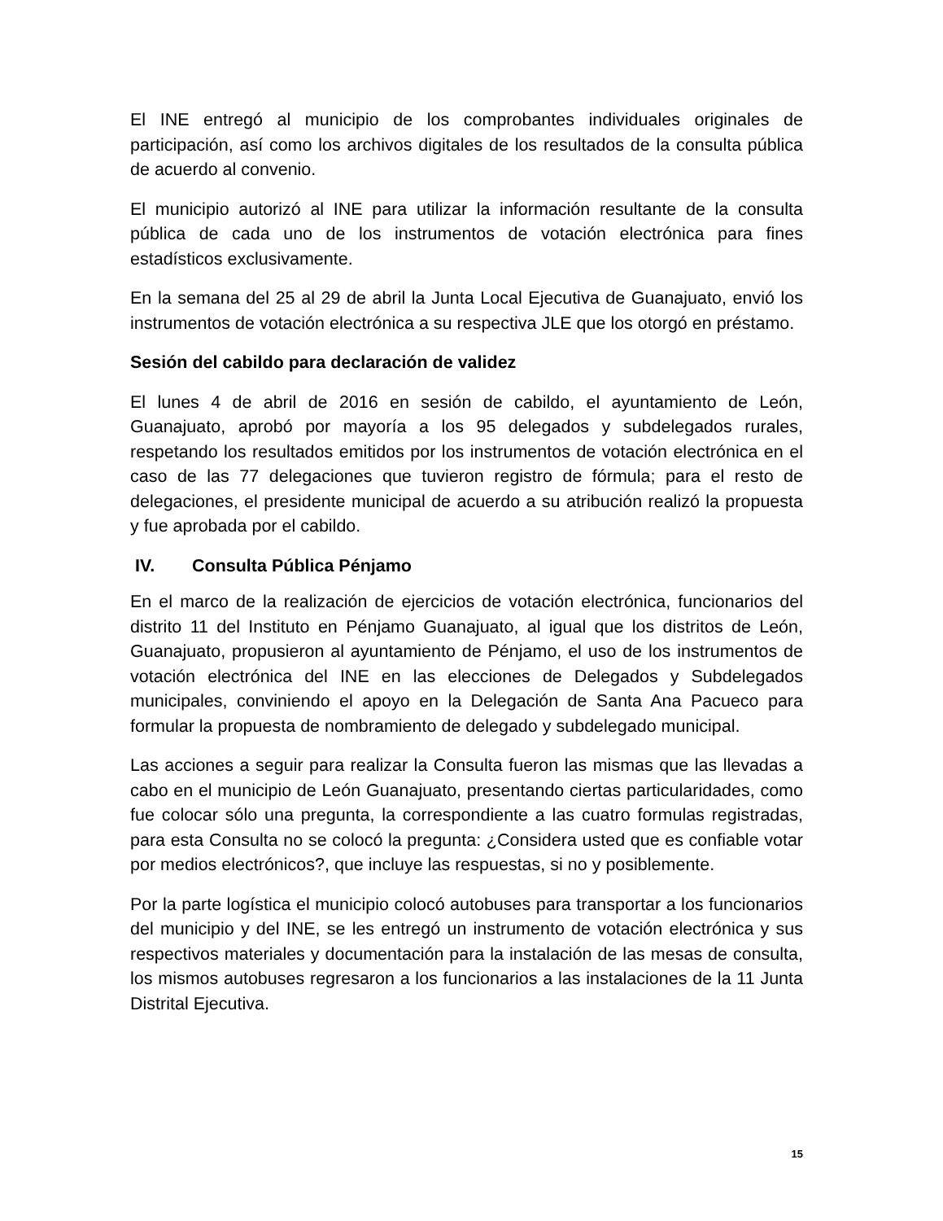El INE entregó al municipio de los comprobantes individuales originales de participación, así como los archivos digitales de los resultados de la consulta pública de acuerdo al convenio.
El municipio autorizó al INE para utilizar la información resultante de la consulta pública de cada uno de los instrumentos de votación electrónica para fines estadísticos exclusivamente.
En la semana del 25 al 29 de abril la Junta Local Ejecutiva de Guanajuato, envió los instrumentos de votación electrónica a su respectiva JLE que los otorgó en préstamo.
Sesión del cabildo para declaración de validez
El lunes 4 de abril de 2016 en sesión de cabildo, el ayuntamiento de León, Guanajuato, aprobó por mayoría a los 95 delegados y subdelegados rurales, respetando los resultados emitidos por los instrumentos de votación electrónica en el caso de las 77 delegaciones que tuvieron registro de fórmula; para el resto de delegaciones, el presidente municipal de acuerdo a su atribución realizó la propuesta y fue aprobada por el cabildo.
IV. Consulta Pública Pénjamo
En el marco de la realización de ejercicios de votación electrónica, funcionarios del distrito 11 del Instituto en Pénjamo Guanajuato, al igual que los distritos de León, Guanajuato, propusieron al ayuntamiento de Pénjamo, el uso de los instrumentos de votación electrónica del INE en las elecciones de Delegados y Subdelegados municipales, conviniendo el apoyo en la Delegación de Santa Ana Pacueco para formular la propuesta de nombramiento de delegado y subdelegado municipal.
Las acciones a seguir para realizar la Consulta fueron las mismas que las llevadas a cabo en el municipio de León Guanajuato, presentando ciertas particularidades, como fue colocar sólo una pregunta, la correspondiente a las cuatro formulas registradas, para esta Consulta no se colocó la pregunta: ¿Considera usted que es confiable votar por medios electrónicos?, que incluye las respuestas, si no y posiblemente.
Por la parte logística el municipio colocó autobuses para transportar a los funcionarios del municipio y del INE, se les entregó un instrumento de votación electrónica y sus respectivos materiales y documentación para la instalación de las mesas de consulta, los mismos autobuses regresaron a los funcionarios a las instalaciones de la 11 Junta Distrital Ejecutiva.
15